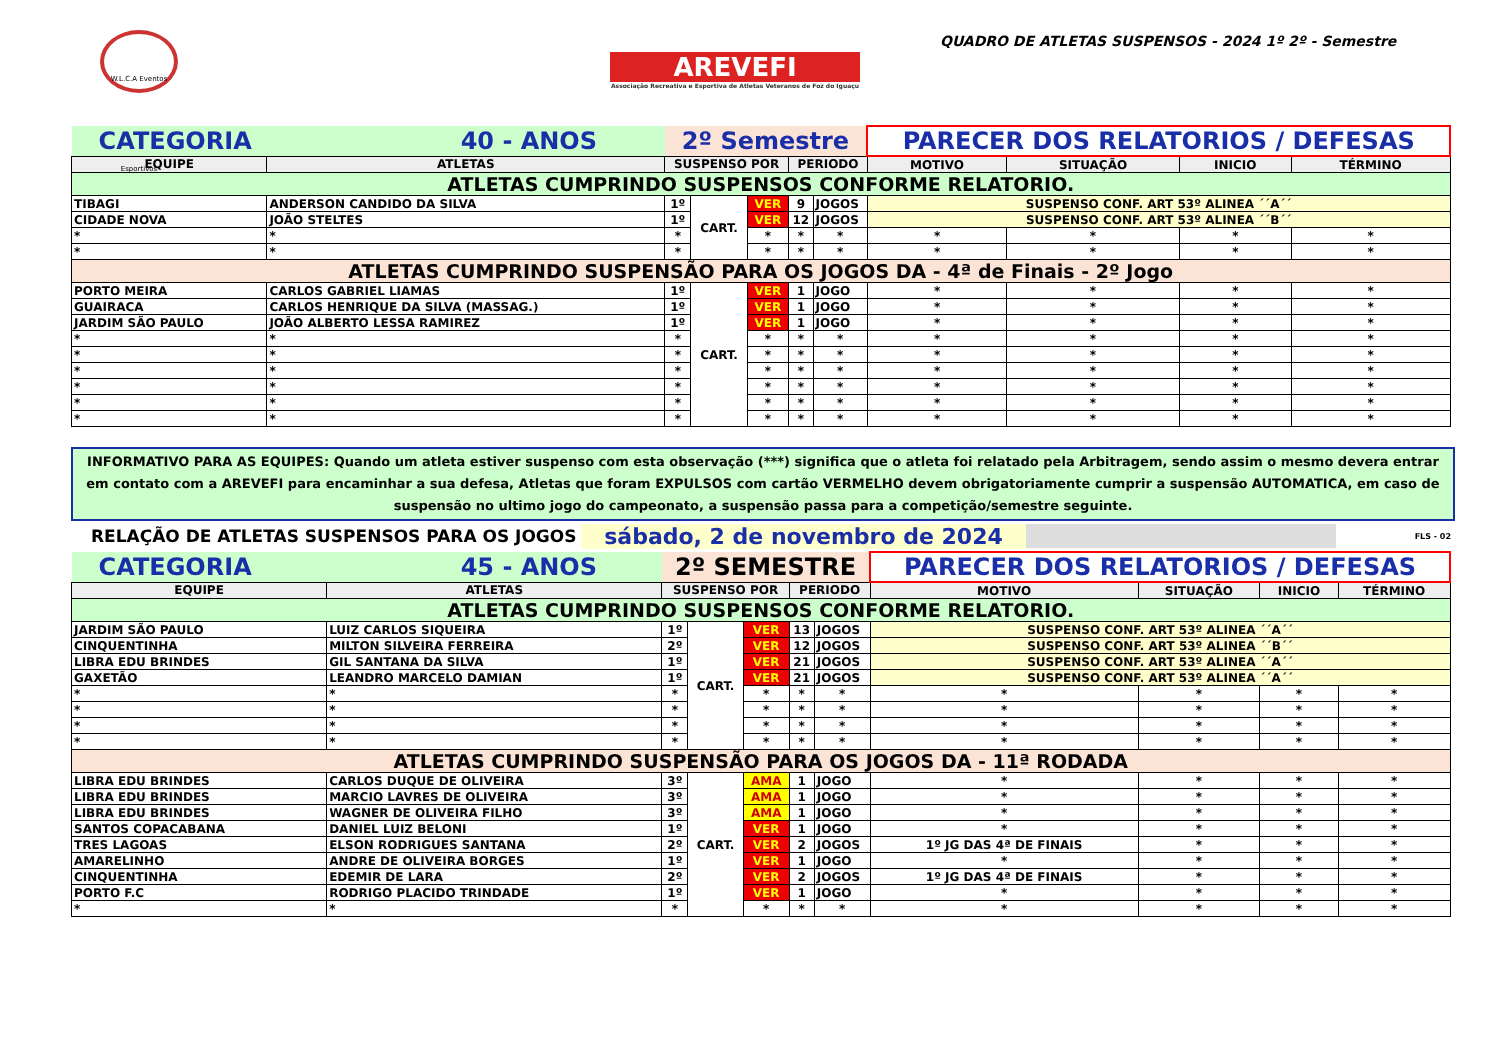W.L.C.A Eventos Esportivos
AREVEFI
Associação Recreativa e Esportiva de Atletas Veteranos de Foz do Iguaçu
QUADRO DE ATLETAS SUSPENSOS - 2024 1º 2º - Semestre
| CATEGORIA 40 - ANOS | | 2º Semestre | | | | | PARECER DOS RELATORIOS / DEFESAS | | | |
| EQUIPE | ATLETAS | SUSPENSO POR | | | PERIODO | | MOTIVO | SITUAÇÃO | INICIO | TÉRMINO |
| ATLETAS CUMPRINDO SUSPENSOS CONFORME RELATORIO. | | | | | | | | | | |
| TIBAGI | ANDERSON CANDIDO DA SILVA | 1º | CART. | VER | 9 | JOGOS | SUSPENSO CONF. ART 53º ALINEA ´´A´´ | | | |
| CIDADE NOVA | JOÃO STELTES | 1º | | VER | 12 | JOGOS | SUSPENSO CONF. ART 53º ALINEA ´´B´´ | | | |
| * | * | * | | * | * | * | * | * | * | * |
| * | * | * | | * | * | * | * | * | * | * |
| ATLETAS CUMPRINDO SUSPENSÃO PARA OS JOGOS DA - 4ª de Finais - 2º Jogo | | | | | | | | | | |
| PORTO MEIRA | CARLOS GABRIEL LIAMAS | 1º | CART. | VER | 1 | JOGO | * | * | * | * |
| GUAIRACA | CARLOS HENRIQUE DA SILVA (MASSAG.) | 1º | | VER | 1 | JOGO | * | * | * | * |
| JARDIM SÃO PAULO | JOÃO ALBERTO LESSA RAMIREZ | 1º | | VER | 1 | JOGO | * | * | * | * |
| * | * | * | | * | * | * | * | * | * | * |
| * | * | * | | * | * | * | * | * | * | * |
| * | * | * | | * | * | * | * | * | * | * |
| * | * | * | | * | * | * | * | * | * | * |
| * | * | * | | * | * | * | * | * | * | * |
| * | * | * | | * | * | * | * | * | * | * |
INFORMATIVO PARA AS EQUIPES: Quando um atleta estiver suspenso com esta observação (***) significa que o atleta foi relatado pela Arbitragem, sendo assim o mesmo devera entrar em contato com a AREVEFI para encaminhar a sua defesa, Atletas que foram EXPULSOS com cartão VERMELHO devem obrigatoriamente cumprir a suspensão AUTOMATICA, em caso de suspensão no ultimo jogo do campeonato, a suspensão passa para a competição/semestre seguinte.
RELAÇÃO DE ATLETAS SUSPENSOS PARA OS JOGOS sábado, 2 de novembro de 2024 FLS - 02
| CATEGORIA 45 - ANOS | | 2º SEMESTRE | | | | | PARECER DOS RELATORIOS / DEFESAS | | | |
| EQUIPE | ATLETAS | SUSPENSO POR | | | PERIODO | | MOTIVO | SITUAÇÃO | INICIO | TÉRMINO |
| ATLETAS CUMPRINDO SUSPENSOS CONFORME RELATORIO. | | | | | | | | | | |
| JARDIM SÃO PAULO | LUIZ CARLOS SIQUEIRA | 1º | CART. | VER | 13 | JOGOS | SUSPENSO CONF. ART 53º ALINEA ´´A´´ | | | |
| CINQUENTINHA | MILTON SILVEIRA FERREIRA | 2º | | VER | 12 | JOGOS | SUSPENSO CONF. ART 53º ALINEA ´´B´´ | | | |
| LIBRA EDU BRINDES | GIL SANTANA DA SILVA | 1º | | VER | 21 | JOGOS | SUSPENSO CONF. ART 53º ALINEA ´´A´´ | | | |
| GAXETÃO | LEANDRO MARCELO DAMIAN | 1º | | VER | 21 | JOGOS | SUSPENSO CONF. ART 53º ALINEA ´´A´´ | | | |
| * | * | * | | * | * | * | * | * | * | * |
| * | * | * | | * | * | * | * | * | * | * |
| * | * | * | | * | * | * | * | * | * | * |
| * | * | * | | * | * | * | * | * | * | * |
| ATLETAS CUMPRINDO SUSPENSÃO PARA OS JOGOS DA - 11ª RODADA | | | | | | | | | | |
| LIBRA EDU BRINDES | CARLOS DUQUE DE OLIVEIRA | 3º | CART. | AMA | 1 | JOGO | * | * | * | * |
| LIBRA EDU BRINDES | MARCIO LAVRES DE OLIVEIRA | 3º | | AMA | 1 | JOGO | * | * | * | * |
| LIBRA EDU BRINDES | WAGNER DE OLIVEIRA FILHO | 3º | | AMA | 1 | JOGO | * | * | * | * |
| SANTOS COPACABANA | DANIEL LUIZ BELONI | 1º | | VER | 1 | JOGO | * | * | * | * |
| TRES LAGOAS | ELSON RODRIGUES SANTANA | 2º | | VER | 2 | JOGOS | 1º JG DAS 4ª DE FINAIS | * | * | * |
| AMARELINHO | ANDRE DE OLIVEIRA BORGES | 1º | | VER | 1 | JOGO | * | * | * | * |
| CINQUENTINHA | EDEMIR DE LARA | 2º | | VER | 2 | JOGOS | 1º JG DAS 4ª DE FINAIS | * | * | * |
| PORTO F.C | RODRIGO PLACIDO TRINDADE | 1º | | VER | 1 | JOGO | * | * | * | * |
| * | * | * | | * | * | * | * | * | * | * |